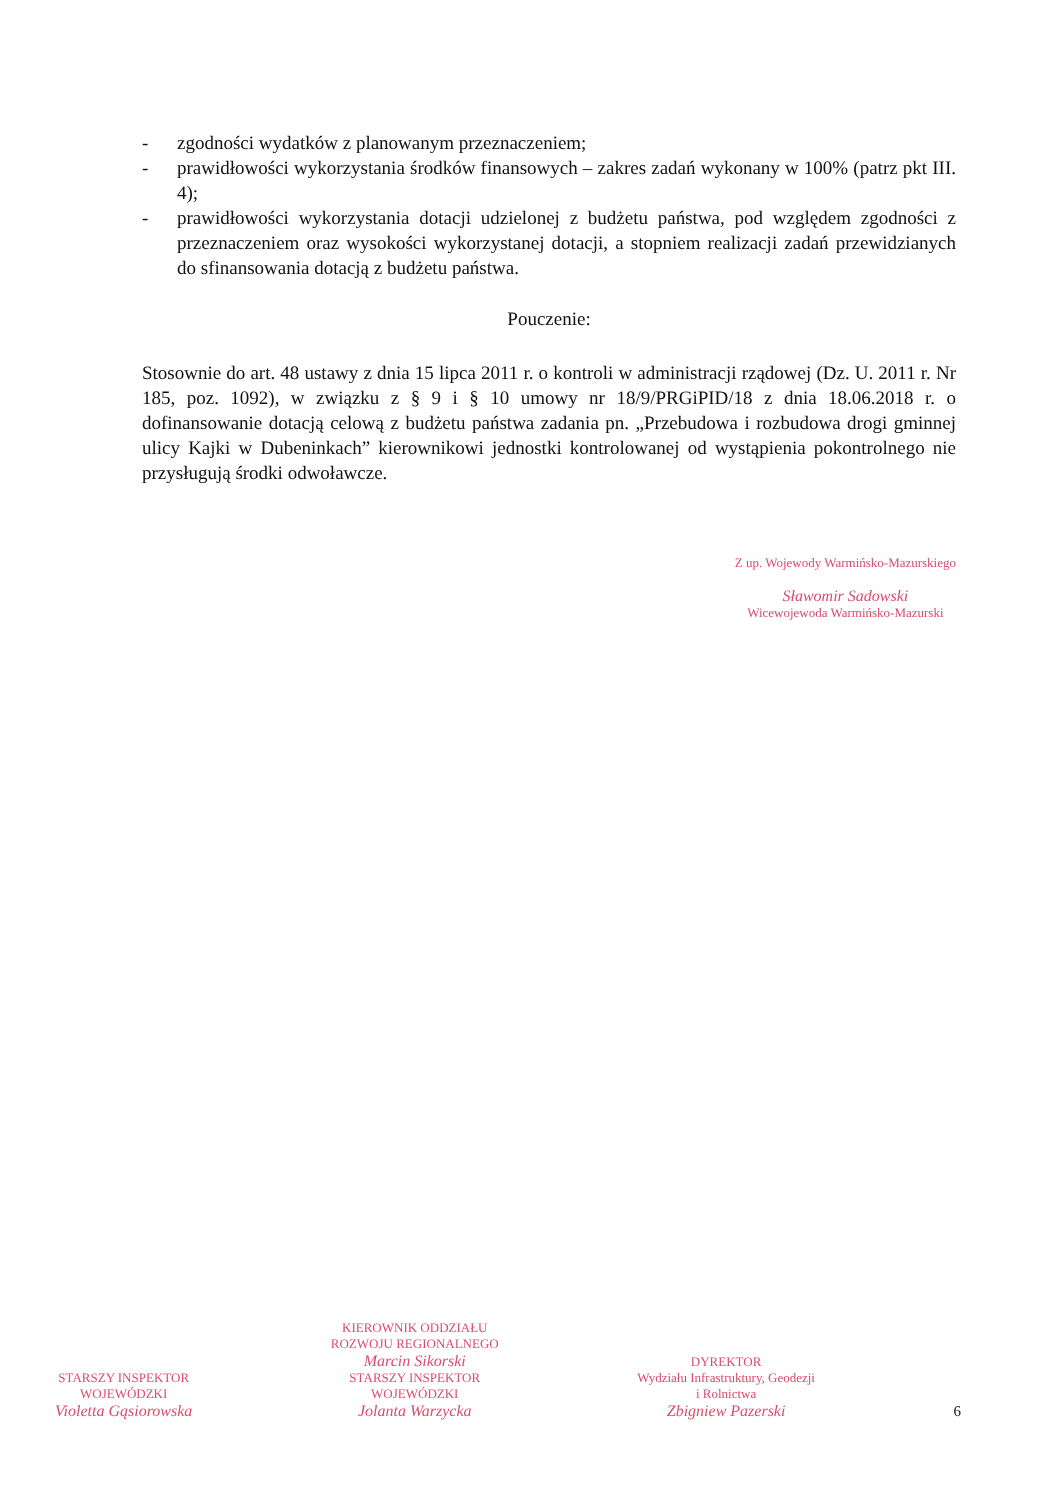- zgodności wydatków z planowanym przeznaczeniem;
- prawidłowości wykorzystania środków finansowych – zakres zadań wykonany w 100% (patrz pkt III. 4);
- prawidłowości wykorzystania dotacji udzielonej z budżetu państwa, pod względem zgodności z przeznaczeniem oraz wysokości wykorzystanej dotacji, a stopniem realizacji zadań przewidzianych do sfinansowania dotacją z budżetu państwa.
Pouczenie:
Stosownie do art. 48 ustawy z dnia 15 lipca 2011 r. o kontroli w administracji rządowej (Dz. U. 2011 r. Nr 185, poz. 1092), w związku z § 9 i § 10 umowy nr 18/9/PRGiPID/18 z dnia 18.06.2018 r. o dofinansowanie dotacją celową z budżetu państwa zadania pn. „Przebudowa i rozbudowa drogi gminnej ulicy Kajki w Dubeninkach” kierownikowi jednostki kontrolowanej od wystąpienia pokontrolnego nie przysługują środki odwoławcze.
Z up. Wojewody Warmińsko-Mazurskiego
Sławomir Sadowski
Wicewojewoda Warmińsko-Mazurski
STARSZY INSPEKTOR
WOJEWÓDZKI
Violetta Gąsiorowska
KIEROWNIK ODDZIAŁU
ROZWOJU REGIONALNEGO
Marcin Sikorski
STARSZY INSPEKTOR
WOJEWÓDZKI
Jolanta Warzycka
DYREKTOR
Wydziału Infrastruktury, Geodezji
i Rolnictwa
Zbigniew Pazerski
6